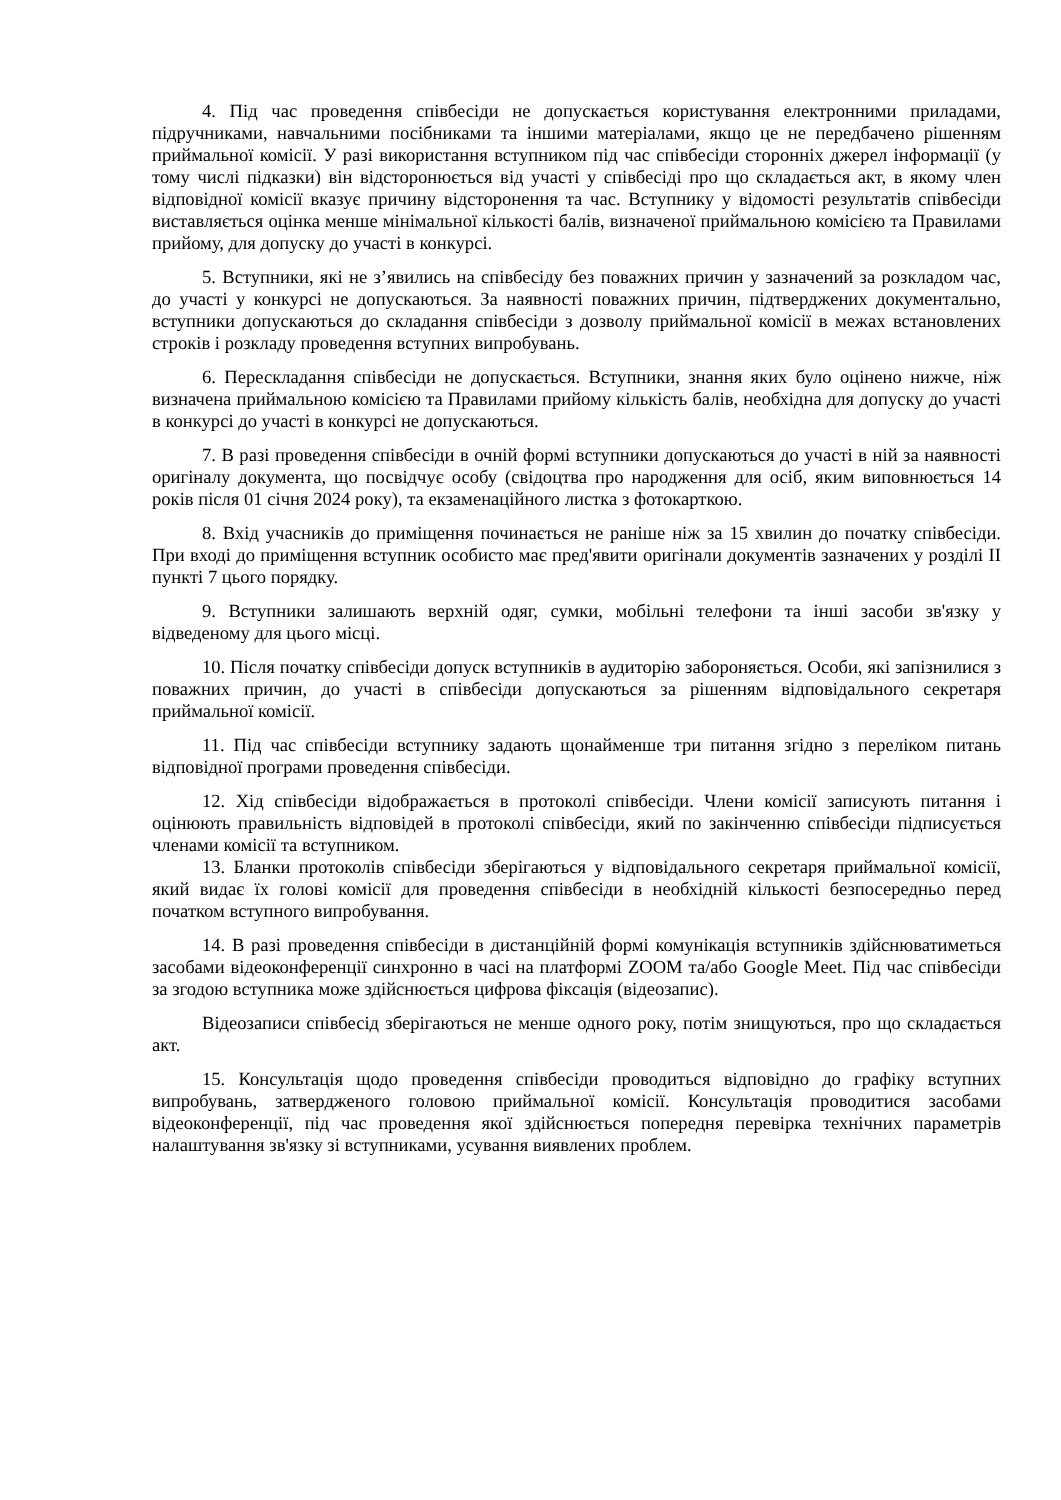4. Під час проведення співбесіди не допускається користування електронними приладами, підручниками, навчальними посібниками та іншими матеріалами, якщо це не передбачено рішенням приймальної комісії. У разі використання вступником під час співбесіди сторонніх джерел інформації (у тому числі підказки) він відсторонюється від участі у співбесіді про що складається акт, в якому член відповідної комісії вказує причину відсторонення та час. Вступнику у відомості результатів співбесіди виставляється оцінка менше мінімальної кількості балів, визначеної приймальною комісією та Правилами прийому, для допуску до участі в конкурсі.
5. Вступники, які не з’явились на співбесіду без поважних причин у зазначений за розкладом час, до участі у конкурсі не допускаються. За наявності поважних причин, підтверджених документально, вступники допускаються до складання співбесіди з дозволу приймальної комісії в межах встановлених строків і розкладу проведення вступних випробувань.
6. Перескладання співбесіди не допускається. Вступники, знання яких було оцінено нижче, ніж визначена приймальною комісією та Правилами прийому кількість балів, необхідна для допуску до участі в конкурсі до участі в конкурсі не допускаються.
7. В разі проведення співбесіди в очній формі вступники допускаються до участі в ній за наявності оригіналу документа, що посвідчує особу (свідоцтва про народження для осіб, яким виповнюється 14 років після 01 січня 2024 року), та екзаменаційного листка з фотокарткою.
8. Вхід учасників до приміщення починається не раніше ніж за 15 хвилин до початку співбесіди. При вході до приміщення вступник особисто має пред'явити оригінали документів зазначених у розділі ІІ пункті 7 цього порядку.
9. Вступники залишають верхній одяг, сумки, мобільні телефони та інші засоби зв'язку у відведеному для цього місці.
10. Після початку співбесіди допуск вступників в аудиторію забороняється. Особи, які запізнилися з поважних причин, до участі в співбесіди допускаються за рішенням відповідального секретаря приймальної комісії.
11. Під час співбесіди вступнику задають щонайменше три питання згідно з переліком питань відповідної програми проведення співбесіди.
12. Хід співбесіди відображається в протоколі співбесіди. Члени комісії записують питання і оцінюють правильність відповідей в протоколі співбесіди, який по закінченню співбесіди підписується членами комісії та вступником.
13. Бланки протоколів співбесіди зберігаються у відповідального секретаря приймальної комісії, який видає їх голові комісії для проведення співбесіди в необхідній кількості безпосередньо перед початком вступного випробування.
14. В разі проведення співбесіди в дистанційній формі комунікація вступників здійснюватиметься засобами відеоконференції синхронно в часі на платформі ZOOM та/або Google Meet. Під час співбесіди за згодою вступника може здійснюється цифрова фіксація (відеозапис).
Відеозаписи співбесід зберігаються не менше одного року, потім знищуються, про що складається акт.
15. Консультація щодо проведення співбесіди проводиться відповідно до графіку вступних випробувань, затвердженого головою приймальної комісії. Консультація проводитися засобами відеоконференції, під час проведення якої здійснюється попередня перевірка технічних параметрів налаштування зв'язку зі вступниками, усування виявлених проблем.